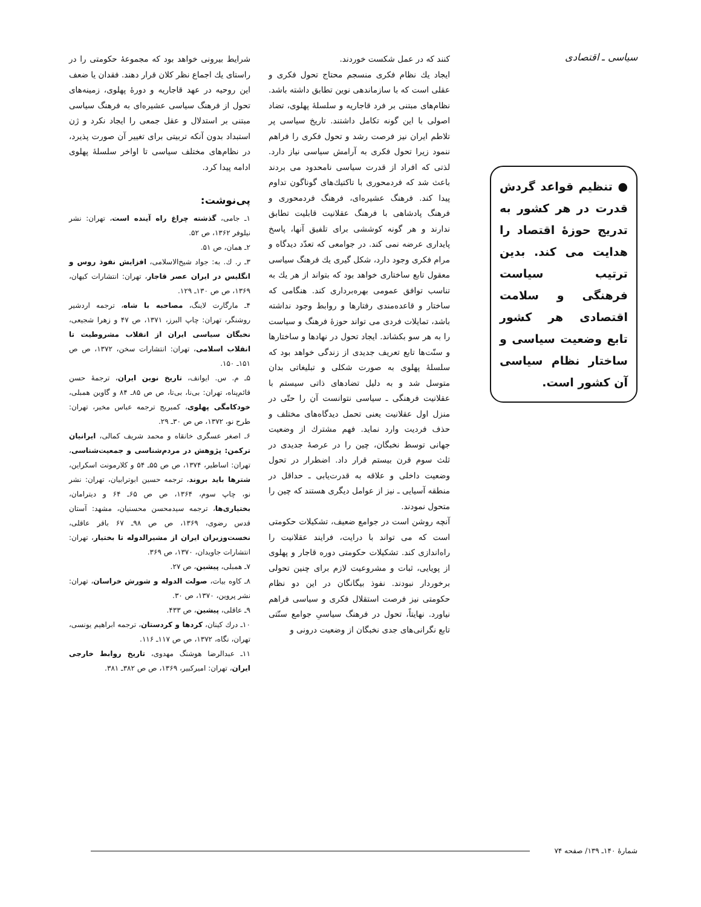سیاسی ـ اقتصادی
● تنظیم قواعد گردش قدرت در هر کشور به تدریج حوزهٔ اقتصاد را هدایت می کند. بدین ترتیب سیاست فرهنگی و سلامت اقتصادی هر کشور تابع وضعیت سیاسی و ساختار نظام سیاسی آن کشور است.
کنند که در عمل شکست خوردند.
ایجاد یك نظام فکری منسجم محتاج تحول فکری و عقلی است که با سازماندهی نوین تطابق داشته باشد. نظام‌های مبتنی بر فرد قاجاریه و سلسلهٔ پهلوی، تضاد اصولی با این گونه تکامل داشتند. تاریخ سیاسی پر تلاطم ایران نیز فرصت رشد و تحول فکری را فراهم ننمود زیرا تحول فکری به آرامش سیاسی نیاز دارد. لذتی که افراد از قدرت سیاسی نامحدود می بردند باعث شد که فردمحوری با تاکتیك‌های گوناگون تداوم پیدا کند. فرهنگ عشیره‌ای، فرهنگ فردمحوری و فرهنگ پادشاهی با فرهنگ عقلانیت قابلیت تطابق ندارند و هر گونه کوششی برای تلفیق آنها، پاسخ پایداری عرضه نمی کند. در جوامعی که تعدّد دیدگاه و مرام فکری وجود دارد، شکل گیری یك فرهنگ سیاسی معقول تابع ساختاری خواهد بود که بتواند از هر یك به تناسب توافق عمومی بهره‌برداری کند. هنگامی که ساختار و قاعده‌مندی رفتارها و روابط وجود نداشته باشد، تمایلات فردی می تواند حوزهٔ فرهنگ و سیاست را به هر سو بکشاند. ایجاد تحول در نهادها و ساختارها و سنّت‌ها تابع تعریف جدیدی از زندگی خواهد بود که سلسلهٔ پهلوی به صورت شکلی و تبلیغاتی بدان متوسل شد و به دلیل تضادهای ذاتی سیستم با عقلانیت فرهنگی ـ سیاسی نتوانست آن را حتّی در منزل اول عقلانیت یعنی تحمل دیدگاه‌های مختلف و حذف فردیت وارد نماید. فهم مشترك از وضعیت جهانی توسط نخبگان، چین را در عرصهٔ جدیدی در ثلث سوم قرن بیستم قرار داد. اضطرار در تحول وضعیت داخلی و علاقه به قدرت‌یابی ـ حداقل در منطقه آسیایی ـ نیز از عوامل دیگری هستند که چین را متحول نمودند.
آنچه روشن است در جوامع ضعیف، تشکیلات حکومتی است که می تواند با درایت، فرایند عقلانیت را راه‌اندازی کند. تشکیلات حکومتی دوره قاجار و پهلوی از پویایی، ثبات و مشروعیت لازم برای چنین تحولی برخوردار نبودند. نفوذ بیگانگان در این دو نظام حکومتی نیز فرصت استقلال فکری و سیاسی فراهم نیاورد. نهایتاً، تحول در فرهنگ سیاسیِ جوامع سنّتی تابع نگرانی‌های جدی نخبگان از وضعیت درونی و
شرایط بیرونی خواهد بود که مجموعهٔ حکومتی را در راستای یك اجماع نظر کلان قرار دهند. فقدان یا ضعف این روحیه در عهد قاجاریه و دورهٔ پهلوی، زمینه‌های تحول از فرهنگ سیاسی عشیره‌ای به فرهنگ سیاسی مبتنی بر استدلال و عقل جمعی را ایجاد نکرد و ژن استبداد بدون آنکه تربیتی برای تغییر آن صورت پذیرد، در نظام‌های مختلف سیاسی تا اواخر سلسلهٔ پهلوی ادامه پیدا کرد.
پی‌نوشت:
۱ـ جامی، گذشته چراغ راه آینده است، تهران: نشر نیلوفر ۱۳۶۲، ص ۵۲.
۲ـ همان، ص ۵۱.
۳ـ ر. ك. به: جواد شیخ‌الاسلامی، افزایش نفوذ روس و انگلیس در ایران عصر قاجار، تهران: انتشارات کیهان، ۱۳۶۹، ص ص ۱۳۰ـ ۱۲۹.
۴ـ مارگارت لاینگ، مصاحبه با شاه، ترجمه اردشیر روشنگر، تهران: چاپ البرز، ۱۳۷۱، ص ۴۷ و زهرا شجیعی، نخبگان سیاسی ایران از انقلاب مشروطیت تا انقلاب اسلامی، تهران: انتشارات سخن، ۱۳۷۲، ص ص ۱۵۱ـ ۱۵۰.
۵ـ م. س. ایوانف، تاریخ نوین ایران، ترجمهٔ حسن قائم‌پناه، تهران: بی‌نا، بی‌تا، ص ص ۸۵ـ ۸۴ و گاوین همبلی، خودکامگی پهلوی، کمبریج ترجمه عباس مخبر، تهران: طرح نو، ۱۳۷۲، ص ص ۳۰ـ ۲۹.
۶ـ اصغر عسگری خانقاه و محمد شریف کمالی، ایرانیان ترکمن: پژوهش در مردم‌شناسی و جمعیت‌شناسی، تهران: اساطیر، ۱۳۷۴، ص ص ۵۵ـ ۵۴ و کلارمونت اسکراین، شترها باید بروند، ترجمه حسین ابوترابیان، تهران: نشر نو، چاپ سوم، ۱۳۶۴، ص ص ۶۵ـ ۶۴ و دیترامان، بختیاری‌ها، ترجمه سیدمحسن محسنیان، مشهد: آستان قدس رضوی، ۱۳۶۹، ص ص ۹۸ـ ۶۷ باقر عاقلی، نخست‌وزیران ایران از مشیرالدوله تا بختیار، تهران: انتشارات جاویدان، ۱۳۷۰، ص ۳۶۹.
۷ـ همبلی، پیشین، ص ۲۷.
۸ـ کاوه بیات، صولت الدوله و شورش خراسان، تهران: نشر پروین، ۱۳۷۰، ص ۳۰.
۹ـ عاقلی، پیشین، ص ۴۳۳.
۱۰ـ درك کینان، کردها و کردستان، ترجمه ابراهیم یونسی، تهران، نگاه، ۱۳۷۲، ص ص ۱۱۷ـ ۱۱۶.
۱۱ـ عبدالرضا هوشنگ مهدوی، تاریخ روابط خارجی ایران، تهران: امیرکبیر، ۱۳۶۹، ص ص ۳۸۲ـ ۳۸۱.
شمارهٔ ۱۴۰ـ ۱۳۹/ صفحه ۷۴